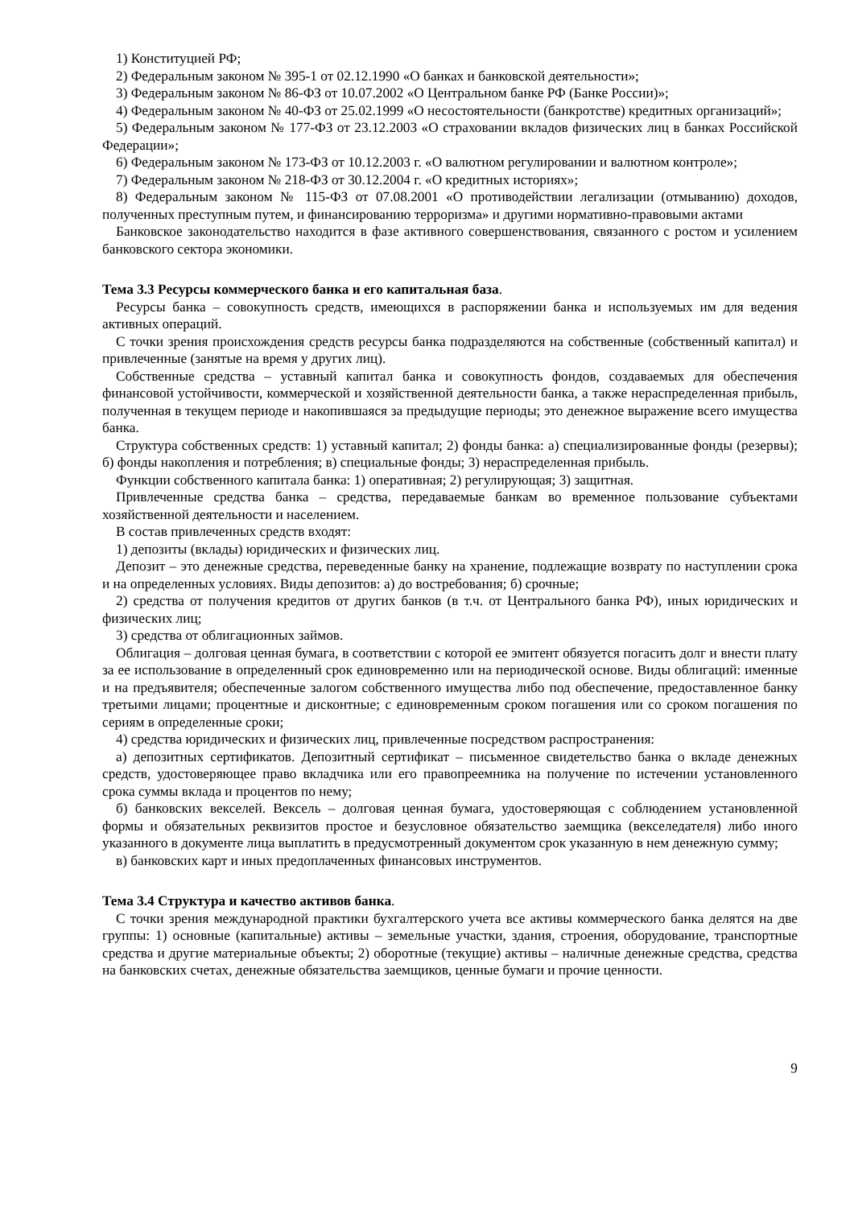1) Конституцией РФ;
2) Федеральным законом № 395-1 от 02.12.1990 «О банках и банковской деятельности»;
3) Федеральным законом № 86-ФЗ от 10.07.2002 «О Центральном банке РФ (Банке России)»;
4) Федеральным законом № 40-ФЗ от 25.02.1999 «О несостоятельности (банкротстве) кредитных организаций»;
5) Федеральным законом № 177-ФЗ от 23.12.2003 «О страховании вкладов физических лиц в банках Российской Федерации»;
6) Федеральным законом № 173-ФЗ от 10.12.2003 г. «О валютном регулировании и валютном контроле»;
7) Федеральным законом № 218-ФЗ от 30.12.2004 г. «О кредитных историях»;
8) Федеральным законом № 115-ФЗ от 07.08.2001 «О противодействии легализации (отмыванию) доходов, полученных преступным путем, и финансированию терроризма» и другими нормативно-правовыми актами
Банковское законодательство находится в фазе активного совершенствования, связанного с ростом и усилением банковского сектора экономики.
Тема 3.3 Ресурсы коммерческого банка и его капитальная база.
Ресурсы банка – совокупность средств, имеющихся в распоряжении банка и используемых им для ведения активных операций.
С точки зрения происхождения средств ресурсы банка подразделяются на собственные (собственный капитал) и привлеченные (занятые на время у других лиц).
Собственные средства – уставный капитал банка и совокупность фондов, создаваемых для обеспечения финансовой устойчивости, коммерческой и хозяйственной деятельности банка, а также нераспределенная прибыль, полученная в текущем периоде и накопившаяся за предыдущие периоды; это денежное выражение всего имущества банка.
Структура собственных средств: 1) уставный капитал; 2) фонды банка: а) специализированные фонды (резервы); б) фонды накопления и потребления; в) специальные фонды; 3) нераспределенная прибыль.
Функции собственного капитала банка: 1) оперативная; 2) регулирующая; 3) защитная.
Привлеченные средства банка – средства, передаваемые банкам во временное пользование субъектами хозяйственной деятельности и населением.
В состав привлеченных средств входят:
1) депозиты (вклады) юридических и физических лиц.
Депозит – это денежные средства, переведенные банку на хранение, подлежащие возврату по наступлении срока и на определенных условиях. Виды депозитов: а) до востребования; б) срочные;
2) средства от получения кредитов от других банков (в т.ч. от Центрального банка РФ), иных юридических и физических лиц;
3) средства от облигационных займов.
Облигация – долговая ценная бумага, в соответствии с которой ее эмитент обязуется погасить долг и внести плату за ее использование в определенный срок единовременно или на периодической основе. Виды облигаций: именные и на предъявителя; обеспеченные залогом собственного имущества либо под обеспечение, предоставленное банку третьими лицами; процентные и дисконтные; с единовременным сроком погашения или со сроком погашения по сериям в определенные сроки;
4) средства юридических и физических лиц, привлеченные посредством распространения:
а) депозитных сертификатов. Депозитный сертификат – письменное свидетельство банка о вкладе денежных средств, удостоверяющее право вкладчика или его правопреемника на получение по истечении установленного срока суммы вклада и процентов по нему;
б) банковских векселей. Вексель – долговая ценная бумага, удостоверяющая с соблюдением установленной формы и обязательных реквизитов простое и безусловное обязательство заемщика (векселедателя) либо иного указанного в документе лица выплатить в предусмотренный документом срок указанную в нем денежную сумму;
в) банковских карт и иных предоплаченных финансовых инструментов.
Тема 3.4 Структура и качество активов банка.
С точки зрения международной практики бухгалтерского учета все активы коммерческого банка делятся на две группы: 1) основные (капитальные) активы – земельные участки, здания, строения, оборудование, транспортные средства и другие материальные объекты; 2) оборотные (текущие) активы – наличные денежные средства, средства на банковских счетах, денежные обязательства заемщиков, ценные бумаги и прочие ценности.
9